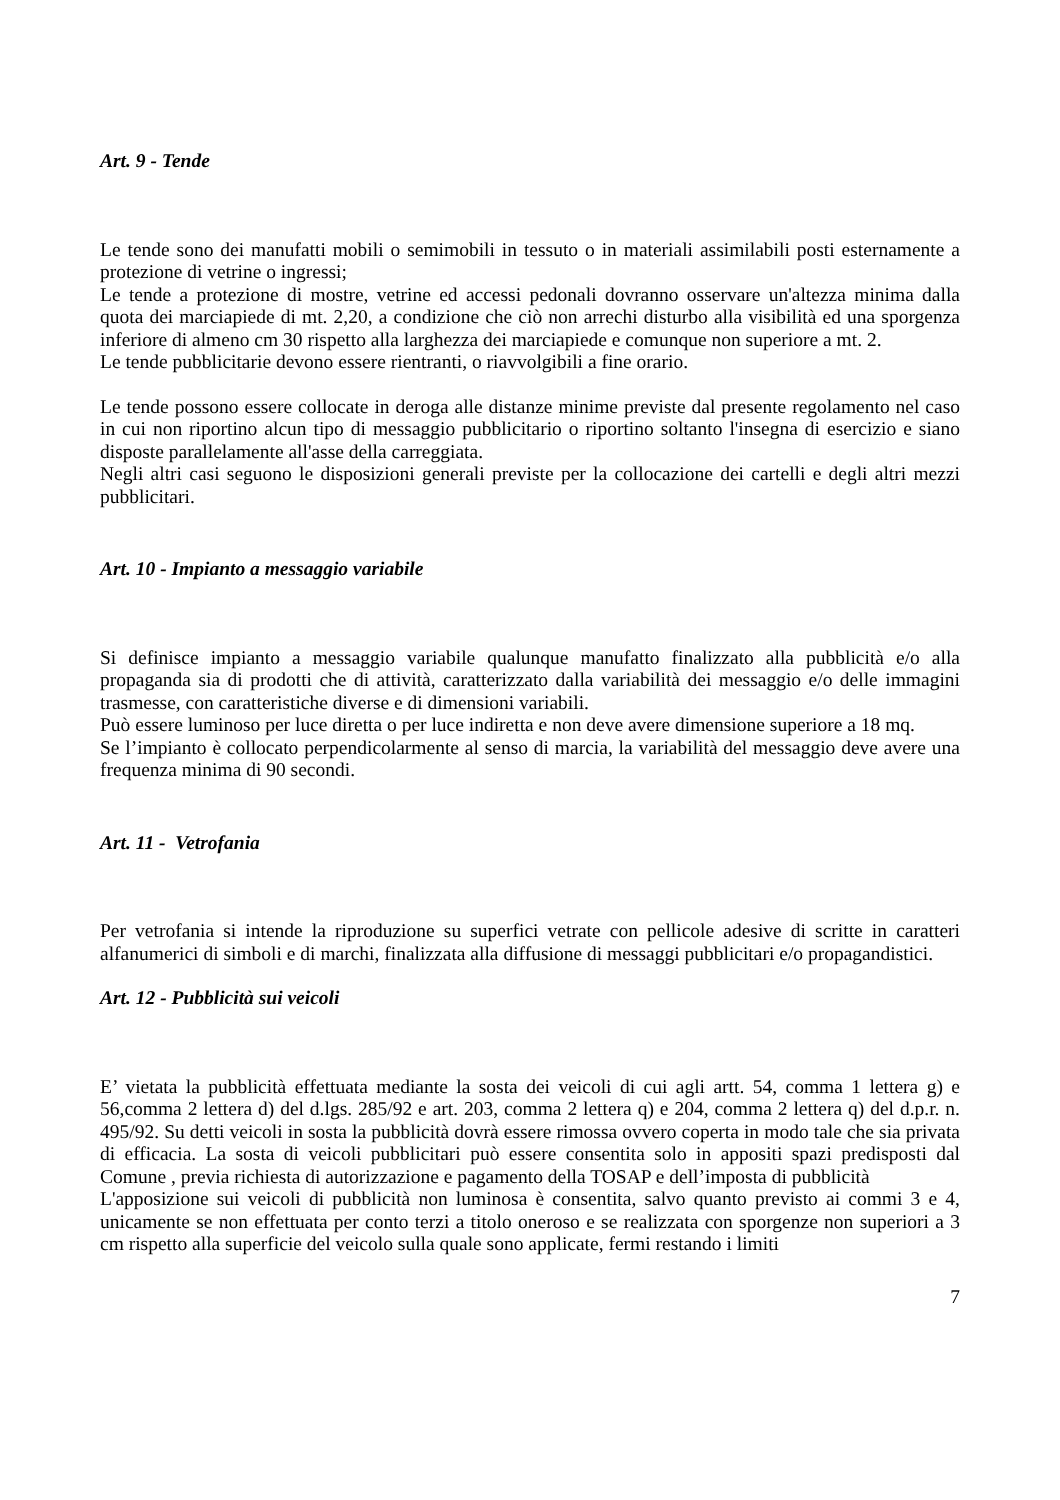Art. 9 - Tende
Le tende sono dei manufatti mobili o semimobili in tessuto o in materiali assimilabili posti esternamente a protezione di vetrine o ingressi;
Le tende a protezione di mostre, vetrine ed accessi pedonali dovranno osservare un'altezza minima dalla quota dei marciapiede di mt. 2,20, a condizione che ciò non arrechi disturbo alla visibilità ed una sporgenza inferiore di almeno cm 30 rispetto alla larghezza dei marciapiede e comunque non superiore a mt. 2.
Le tende pubblicitarie devono essere rientranti, o riavvolgibili a fine orario.
Le tende possono essere collocate in deroga alle distanze minime previste dal presente regolamento nel caso in cui non riportino alcun tipo di messaggio pubblicitario o riportino soltanto l'insegna di esercizio e siano disposte parallelamente all'asse della carreggiata.
Negli altri casi seguono le disposizioni generali previste per la collocazione dei cartelli e degli altri mezzi pubblicitari.
Art. 10 - Impianto a messaggio variabile
Si definisce impianto a messaggio variabile qualunque manufatto finalizzato alla pubblicità e/o alla propaganda sia di prodotti che di attività, caratterizzato dalla variabilità dei messaggio e/o delle immagini trasmesse, con caratteristiche diverse e di dimensioni variabili.
Può essere luminoso per luce diretta o per luce indiretta e non deve avere dimensione superiore a 18 mq.
Se l’impianto è collocato perpendicolarmente al senso di marcia, la variabilità del messaggio deve avere una frequenza minima di 90 secondi.
Art. 11 - Vetrofania
Per vetrofania si intende la riproduzione su superfici vetrate con pellicole adesive di scritte in caratteri alfanumerici di simboli e di marchi, finalizzata alla diffusione di messaggi pubblicitari e/o propagandistici.
Art. 12 - Pubblicità sui veicoli
E’ vietata la pubblicità effettuata mediante la sosta dei veicoli di cui agli artt. 54, comma 1 lettera g) e 56,comma 2 lettera d) del d.lgs. 285/92 e art. 203, comma 2 lettera q) e 204, comma 2 lettera q) del d.p.r. n. 495/92. Su detti veicoli in sosta la pubblicità dovrà essere rimossa ovvero coperta in modo tale che sia privata di efficacia. La sosta di veicoli pubblicitari può essere consentita solo in appositi spazi predisposti dal Comune , previa richiesta di autorizzazione e pagamento della TOSAP e dell’imposta di pubblicità
L'apposizione sui veicoli di pubblicità non luminosa è consentita, salvo quanto previsto ai commi 3 e 4, unicamente se non effettuata per conto terzi a titolo oneroso e se realizzata con sporgenze non superiori a 3 cm rispetto alla superficie del veicolo sulla quale sono applicate, fermi restando i limiti
7